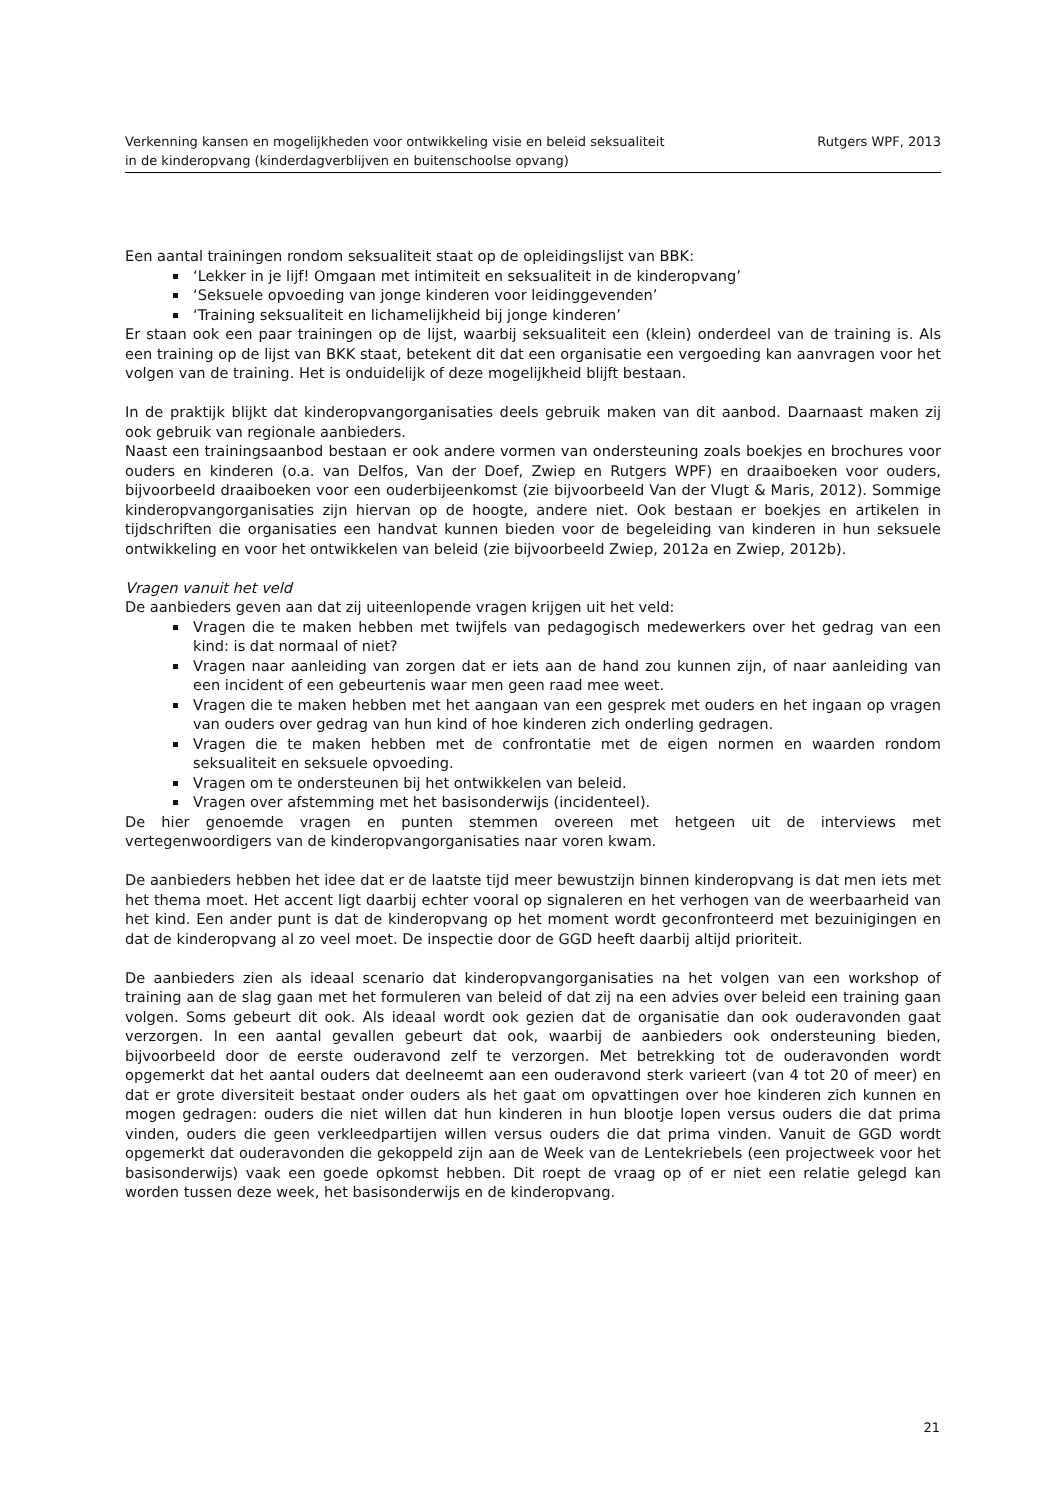Verkenning kansen en mogelijkheden voor ontwikkeling visie en beleid seksualiteit
in de kinderopvang (kinderdagverblijven en buitenschoolse opvang)
Rutgers WPF, 2013
Een aantal trainingen rondom seksualiteit staat op de opleidingslijst van BBK:
‘Lekker in je lijf! Omgaan met intimiteit en seksualiteit in de kinderopvang’
‘Seksuele opvoeding van jonge kinderen voor leidinggevenden’
‘Training seksualiteit en lichamelijkheid bij jonge kinderen’
Er staan ook een paar trainingen op de lijst, waarbij seksualiteit een (klein) onderdeel van de training is. Als een training op de lijst van BKK staat, betekent dit dat een organisatie een vergoeding kan aanvragen voor het volgen van de training. Het is onduidelijk of deze mogelijkheid blijft bestaan.
In de praktijk blijkt dat kinderopvangorganisaties deels gebruik maken van dit aanbod. Daarnaast maken zij ook gebruik van regionale aanbieders.
Naast een trainingsaanbod bestaan er ook andere vormen van ondersteuning zoals boekjes en brochures voor ouders en kinderen (o.a. van Delfos, Van der Doef, Zwiep en Rutgers WPF) en draaiboeken voor ouders, bijvoorbeeld draaiboeken voor een ouderbijeenkomst (zie bijvoorbeeld Van der Vlugt & Maris, 2012). Sommige kinderopvangorganisaties zijn hiervan op de hoogte, andere niet. Ook bestaan er boekjes en artikelen in tijdschriften die organisaties een handvat kunnen bieden voor de begeleiding van kinderen in hun seksuele ontwikkeling en voor het ontwikkelen van beleid (zie bijvoorbeeld Zwiep, 2012a en Zwiep, 2012b).
Vragen vanuit het veld
De aanbieders geven aan dat zij uiteenlopende vragen krijgen uit het veld:
Vragen die te maken hebben met twijfels van pedagogisch medewerkers over het gedrag van een kind: is dat normaal of niet?
Vragen naar aanleiding van zorgen dat er iets aan de hand zou kunnen zijn, of naar aanleiding van een incident of een gebeurtenis waar men geen raad mee weet.
Vragen die te maken hebben met het aangaan van een gesprek met ouders en het ingaan op vragen van ouders over gedrag van hun kind of hoe kinderen zich onderling gedragen.
Vragen die te maken hebben met de confrontatie met de eigen normen en waarden rondom seksualiteit en seksuele opvoeding.
Vragen om te ondersteunen bij het ontwikkelen van beleid.
Vragen over afstemming met het basisonderwijs (incidenteel).
De hier genoemde vragen en punten stemmen overeen met hetgeen uit de interviews met vertegenwoordigers van de kinderopvangorganisaties naar voren kwam.
De aanbieders hebben het idee dat er de laatste tijd meer bewustzijn binnen kinderopvang is dat men iets met het thema moet. Het accent ligt daarbij echter vooral op signaleren en het verhogen van de weerbaarheid van het kind. Een ander punt is dat de kinderopvang op het moment wordt geconfronteerd met bezuinigingen en dat de kinderopvang al zo veel moet. De inspectie door de GGD heeft daarbij altijd prioriteit.
De aanbieders zien als ideaal scenario dat kinderopvangorganisaties na het volgen van een workshop of training aan de slag gaan met het formuleren van beleid of dat zij na een advies over beleid een training gaan volgen. Soms gebeurt dit ook. Als ideaal wordt ook gezien dat de organisatie dan ook ouderavonden gaat verzorgen. In een aantal gevallen gebeurt dat ook, waarbij de aanbieders ook ondersteuning bieden, bijvoorbeeld door de eerste ouderavond zelf te verzorgen. Met betrekking tot de ouderavonden wordt opgemerkt dat het aantal ouders dat deelneemt aan een ouderavond sterk varieert (van 4 tot 20 of meer) en dat er grote diversiteit bestaat onder ouders als het gaat om opvattingen over hoe kinderen zich kunnen en mogen gedragen: ouders die niet willen dat hun kinderen in hun blootje lopen versus ouders die dat prima vinden, ouders die geen verkleedpartijen willen versus ouders die dat prima vinden. Vanuit de GGD wordt opgemerkt dat ouderavonden die gekoppeld zijn aan de Week van de Lentekriebels (een projectweek voor het basisonderwijs) vaak een goede opkomst hebben. Dit roept de vraag op of er niet een relatie gelegd kan worden tussen deze week, het basisonderwijs en de kinderopvang.
21